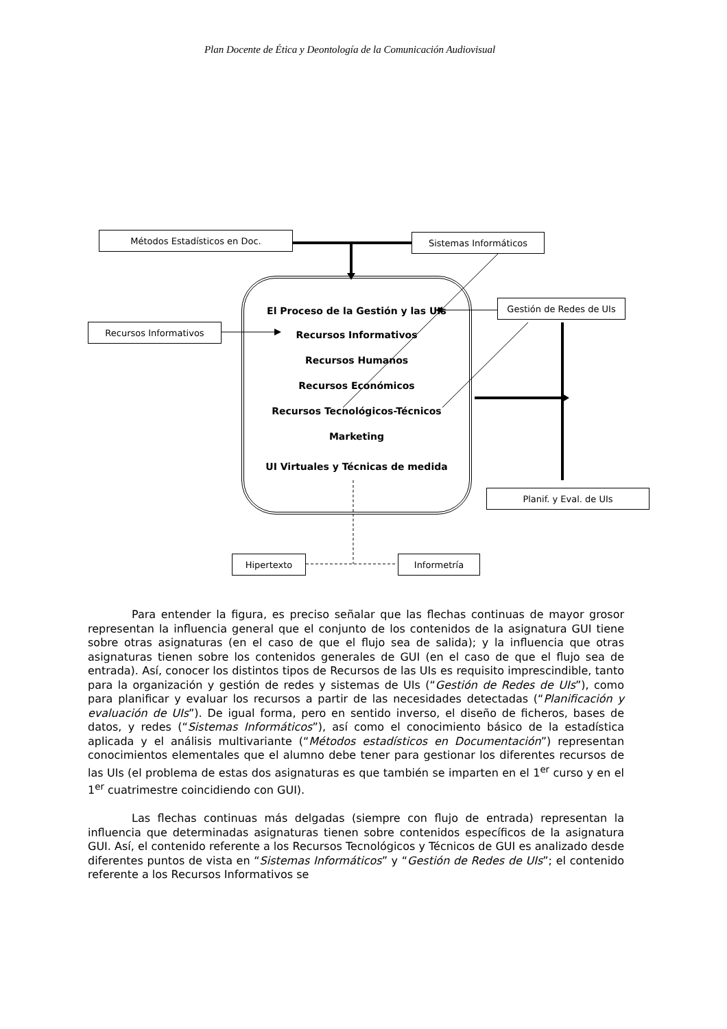Plan Docente de Ética y Deontología de la Comunicación Audiovisual
Métodos Estadísticos en Doc. Sistemas Informáticos
Gestión de Redes de UIs
Recursos Informativos
El Proceso de la Gestión y las UIs
Recursos Informativos
Recursos Humanos
Recursos Económicos
Recursos Tecnológicos-Técnicos
Marketing
UI Virtuales y Técnicas de medida
Planif. y Eval. de UIs
Hipertexto Informetría
Para entender la figura, es preciso señalar que las flechas continuas de mayor grosor representan la influencia general que el conjunto de los contenidos de la asignatura GUI tiene sobre otras asignaturas (en el caso de que el flujo sea de salida); y la influencia que otras asignaturas tienen sobre los contenidos generales de GUI (en el caso de que el flujo sea de entrada). Así, conocer los distintos tipos de Recursos de las UIs es requisito imprescindible, tanto para la organización y gestión de redes y sistemas de UIs (“Gestión de Redes de UIs”), como para planificar y evaluar los recursos a partir de las necesidades detectadas (“Planificación y evaluación de UIs”). De igual forma, pero en sentido inverso, el diseño de ficheros, bases de datos, y redes (“Sistemas Informáticos”), así como el conocimiento básico de la estadística aplicada y el análisis multivariante (“Métodos estadísticos en Documentación”) representan conocimientos elementales que el alumno debe tener para gestionar los diferentes recursos de las UIs (el problema de estas dos asignaturas es que también se imparten en el 1<sup>er</sup> curso y en el 1<sup>er</sup> cuatrimestre coincidiendo con GUI).
Las flechas continuas más delgadas (siempre con flujo de entrada) representan la influencia que determinadas asignaturas tienen sobre contenidos específicos de la asignatura GUI. Así, el contenido referente a los Recursos Tecnológicos y Técnicos de GUI es analizado desde diferentes puntos de vista en “Sistemas Informáticos” y “Gestión de Redes de UIs”; el contenido referente a los Recursos Informativos se